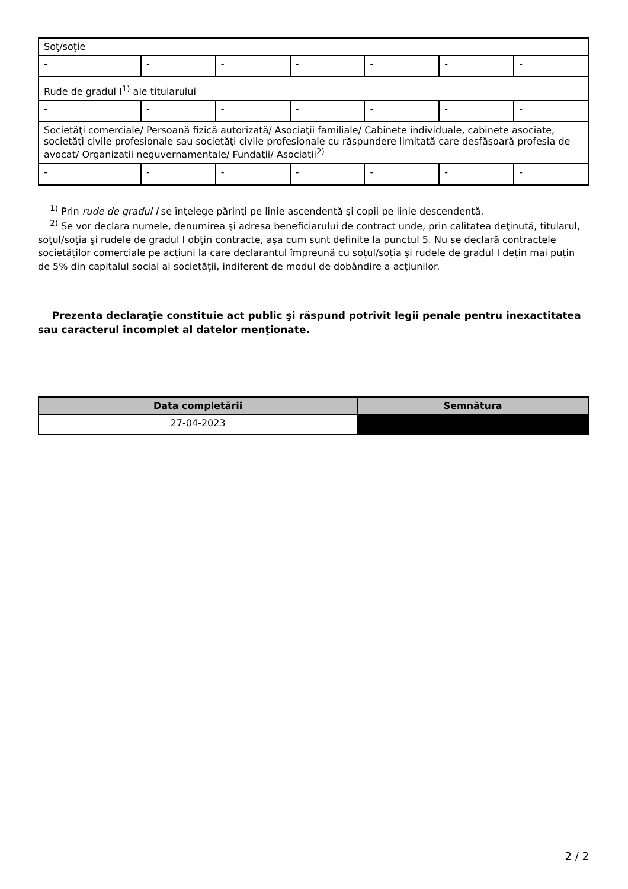| Soţ/soţie | | | | | | |
| - | - | - | - | - | - | - |
| Rude de gradul I<sup>1)</sup> ale titularului | | | | | | |
| - | - | - | - | - | - | - |
| Societăţi comerciale/ Persoană fizică autorizată/ Asociaţii familiale/ Cabinete individuale, cabinete asociate, societăţi civile profesionale sau societăţi civile profesionale cu răspundere limitată care desfăşoară profesia de avocat/ Organizaţii neguvernamentale/ Fundaţii/ Asociaţii<sup>2)</sup> | | | | | | |
| - | - | - | - | - | - | - |
<sup>1)</sup> Prin rude de gradul I se înţelege părinţi pe linie ascendentă şi copii pe linie descendentă.
<sup>2)</sup> Se vor declara numele, denumirea şi adresa beneficiarului de contract unde, prin calitatea deţinută, titularul, soţul/soţia şi rudele de gradul I obţin contracte, aşa cum sunt definite la punctul 5. Nu se declară contractele societăților comerciale pe acțiuni la care declarantul împreună cu soțul/soția și rudele de gradul I dețin mai puțin de 5% din capitalul social al societății, indiferent de modul de dobândire a acțiunilor.
Prezenta declaraţie constituie act public şi răspund potrivit legii penale pentru inexactitatea sau caracterul incomplet al datelor menţionate.
| Data completării | Semnătura |
| --- | --- |
| 27-04-2023 | |
2 / 2